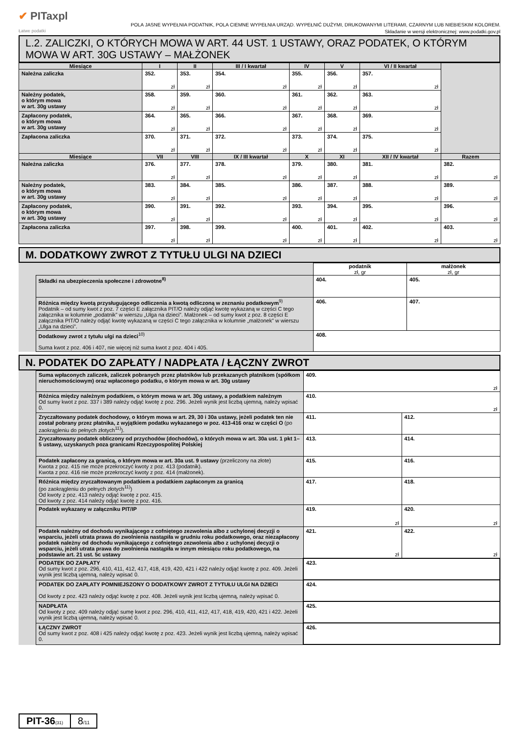✔ PITaxpl
Łatwe podatki
POLA JASNE WYPEŁNIA PODATNIK, POLA CIEMNE WYPEŁNIA URZĄD. WYPEŁNIĆ DUŻYMI, DRUKOWANYMI LITERAMI, CZARNYM LUB NIEBIESKIM KOLOREM.
Składanie w wersji elektronicznej: www.podatki.gov.pl
L.2. ZALICZKI, O KTÓRYCH MOWA W ART. 44 UST. 1 USTAWY, ORAZ PODATEK, O KTÓRYM MOWA W ART. 30G USTAWY – MAŁŻONEK
| Miesiące | I | II | III / I kwartał | IV | V | VI / II kwartał | |
| --- | --- | --- | --- | --- | --- | --- | --- |
| Należna zaliczka | 352. zł | 353. zł | 354. zł | 355. zł | 356. zł | 357. zł | |
| Należny podatek, o którym mowa w art. 30g ustawy | 358. zł | 359. zł | 360. zł | 361. zł | 362. zł | 363. zł | |
| Zapłacony podatek, o którym mowa w art. 30g ustawy | 364. zł | 365. zł | 366. zł | 367. zł | 368. zł | 369. zł | |
| Zapłacona zaliczka | 370. zł | 371. zł | 372. zł | 373. zł | 374. zł | 375. zł | |
| Miesiące | VII | VIII | IX / III kwartał | X | XI | XII / IV kwartał | Razem |
| Należna zaliczka | 376. zł | 377. zł | 378. zł | 379. zł | 380. zł | 381. zł | 382. zł |
| Należny podatek, o którym mowa w art. 30g ustawy | 383. zł | 384. zł | 385. zł | 386. zł | 387. zł | 388. zł | 389. zł |
| Zapłacony podatek, o którym mowa w art. 30g ustawy | 390. zł | 391. zł | 392. zł | 393. zł | 394. zł | 395. zł | 396. zł |
| Zapłacona zaliczka | 397. zł | 398. zł | 399. zł | 400. zł | 401. zł | 402. zł | 403. zł |
M. DODATKOWY ZWROT Z TYTUŁU ULGI NA DZIECI
| | | podatnik zł, gr | małżonek zł, gr |
| | Składki na ubezpieczenia społeczne i zdrowotne<sup>8)</sup> | 404. | 405. |
| | Różnica między kwotą przysługującego odliczenia a kwotą odliczoną w zeznaniu podatkowym<sup>9)</sup> Podatnik – od sumy kwot z poz. 7 części E załącznika PIT/O należy odjąć kwotę wykazaną w części C tego załącznika w kolumnie „podatnik” w wierszu „Ulga na dzieci”. Małżonek – od sumy kwot z poz. 8 części E załącznika PIT/O należy odjąć kwotę wykazaną w części C tego załącznika w kolumnie „małżonek” w wierszu „Ulga na dzieci”. | 406. | 407. |
| | Dodatkowy zwrot z tytułu ulgi na dzieci<sup>10)</sup> Suma kwot z poz. 406 i 407, nie więcej niż suma kwot z poz. 404 i 405. | 408. | |
N. PODATEK DO ZAPŁATY / NADPŁATA / ŁĄCZNY ZWROT
| | Suma wpłaconych zaliczek, zaliczek pobranych przez płatników lub przekazanych płatnikom (spółkom nieruchomościowym) oraz wpłaconego podatku, o którym mowa w art. 30g ustawy | 409. zł | |
| | Różnica między należnym podatkiem, o którym mowa w art. 30g ustawy, a podatkiem należnym Od sumy kwot z poz. 337 i 389 należy odjąć kwotę z poz. 296. Jeżeli wynik jest liczbą ujemną, należy wpisać 0. | 410. zł | |
| | Zryczałtowany podatek dochodowy, o którym mowa w art. 29, 30 i 30a ustawy, jeżeli podatek ten nie został pobrany przez płatnika, z wyjątkiem podatku wykazanego w poz. 413-416 oraz w części O (po zaokrągleniu do pełnych złotych<sup>11)</sup>). | 411. | 412. |
| | Zryczałtowany podatek obliczony od przychodów (dochodów), o których mowa w art. 30a ust. 1 pkt 1–5 ustawy, uzyskanych poza granicami Rzeczypospolitej Polskiej | 413. | 414. |
| | Podatek zapłacony za granicą, o którym mowa w art. 30a ust. 9 ustawy (przeliczony na złote) Kwota z poz. 415 nie może przekroczyć kwoty z poz. 413 (podatnik). Kwota z poz. 416 nie może przekroczyć kwoty z poz. 414 (małżonek). | 415. | 416. |
| | Różnica między zryczałtowanym podatkiem a podatkiem zapłaconym za granicą (po zaokrągleniu do pełnych złotych<sup>11)</sup>) Od kwoty z poz. 413 należy odjąć kwotę z poz. 415. Od kwoty z poz. 414 należy odjąć kwotę z poz. 416. | 417. | 418. |
| | Podatek wykazany w załączniku PIT/IP | 419. zł | 420. zł |
| | Podatek należny od dochodu wynikającego z cofniętego zezwolenia albo z uchylonej decyzji o wsparciu, jeżeli utrata prawa do zwolnienia nastąpiła w grudniu roku podatkowego, oraz niezapłacony podatek należny od dochodu wynikającego z cofniętego zezwolenia albo z uchylonej decyzji o wsparciu, jeżeli utrata prawa do zwolnienia nastąpiła w innym miesiącu roku podatkowego, na podstawie art. 21 ust. 5c ustawy | 421. zł | 422. zł |
| | PODATEK DO ZAPŁATY Od sumy kwot z poz. 296, 410, 411, 412, 417, 418, 419, 420, 421 i 422 należy odjąć kwotę z poz. 409. Jeżeli wynik jest liczbą ujemną, należy wpisać 0. | 423. | |
| | PODATEK DO ZAPŁATY POMNIEJSZONY O DODATKOWY ZWROT Z TYTUŁU ULGI NA DZIECI Od kwoty z poz. 423 należy odjąć kwotę z poz. 408. Jeżeli wynik jest liczbą ujemną, należy wpisać 0. | 424. | |
| | NADPŁATA Od kwoty z poz. 409 należy odjąć sumę kwot z poz. 296, 410, 411, 412, 417, 418, 419, 420, 421 i 422. Jeżeli wynik jest liczbą ujemną, należy wpisać 0. | 425. | |
| | ŁĄCZNY ZWROT Od sumy kwot z poz. 408 i 425 należy odjąć kwotę z poz. 423. Jeżeli wynik jest liczbą ujemną, należy wpisać 0. | 426. | |
PIT-36(31)
8/11